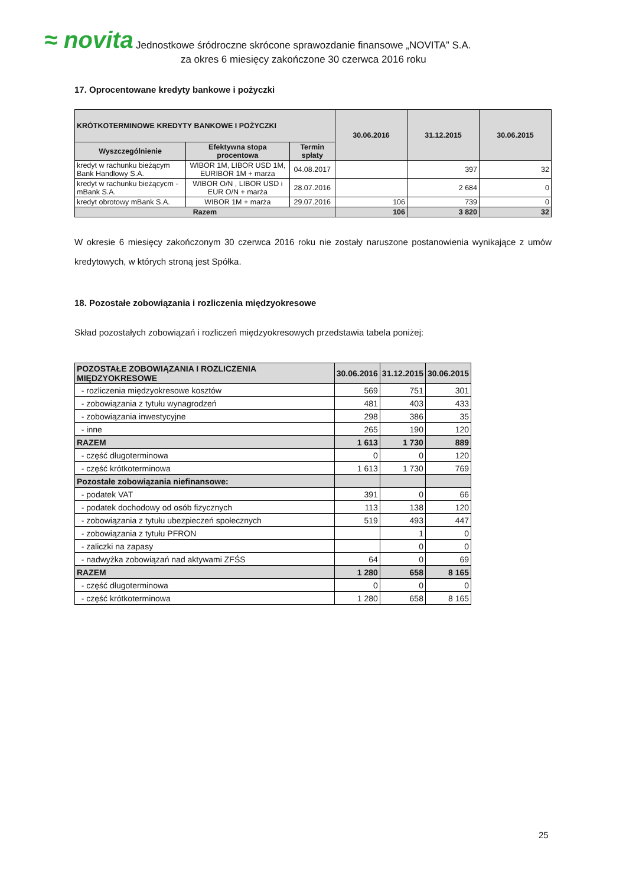≈ novita
Jednostkowe śródroczne skrócone sprawozdanie finansowe „NOVITA” S.A.
za okres 6 miesięcy zakończone 30 czerwca 2016 roku
17. Oprocentowane kredyty bankowe i pożyczki
| KRÓTKOTERMINOWE KREDYTY BANKOWE I POŻYCZKI | | | 30.06.2016 | 31.12.2015 | 30.06.2015 |
| --- | --- | --- | --- | --- | --- |
| Wyszczególnienie | Efektywna stopa procentowa | Termin spłaty | | | |
| kredyt w rachunku bieżącym Bank Handlowy S.A. | WIBOR 1M, LIBOR USD 1M, EURIBOR 1M + marża | 04.08.2017 | | 397 | 32 |
| kredyt w rachunku bieżącycm - mBank S.A. | WIBOR O/N , LIBOR USD i EUR O/N + marża | 28.07.2016 | | 2 684 | 0 |
| kredyt obrotowy mBank S.A. | WIBOR 1M + marża | 29.07.2016 | 106 | 739 | 0 |
| Razem | | | 106 | 3 820 | 32 |
W okresie 6 miesięcy zakończonym 30 czerwca 2016 roku nie zostały naruszone postanowienia wynikające z umów kredytowych, w których stroną jest Spółka.
18. Pozostałe zobowiązania i rozliczenia międzyokresowe
Skład pozostałych zobowiązań i rozliczeń międzyokresowych przedstawia tabela poniżej:
| POZOSTAŁE ZOBOWIĄZANIA I ROZLICZENIA MIĘDZYOKRESOWE | 30.06.2016 | 31.12.2015 | 30.06.2015 |
| --- | --- | --- | --- |
| - rozliczenia międzyokresowe kosztów | 569 | 751 | 301 |
| - zobowiązania z tytułu wynagrodzeń | 481 | 403 | 433 |
| - zobowiązania inwestycyjne | 298 | 386 | 35 |
| - inne | 265 | 190 | 120 |
| RAZEM | 1 613 | 1 730 | 889 |
| - część długoterminowa | 0 | 0 | 120 |
| - część krótkoterminowa | 1 613 | 1 730 | 769 |
| Pozostałe zobowiązania niefinansowe: | | | |
| - podatek VAT | 391 | 0 | 66 |
| - podatek dochodowy od osób fizycznych | 113 | 138 | 120 |
| - zobowiązania z tytułu ubezpieczeń społecznych | 519 | 493 | 447 |
| - zobowiązania z tytułu PFRON | | 1 | 0 |
| - zaliczki na zapasy | | 0 | 0 |
| - nadwyżka zobowiązań nad aktywami ZFŚS | 64 | 0 | 69 |
| RAZEM | 1 280 | 658 | 8 165 |
| - część długoterminowa | 0 | 0 | 0 |
| - część krótkoterminowa | 1 280 | 658 | 8 165 |
25